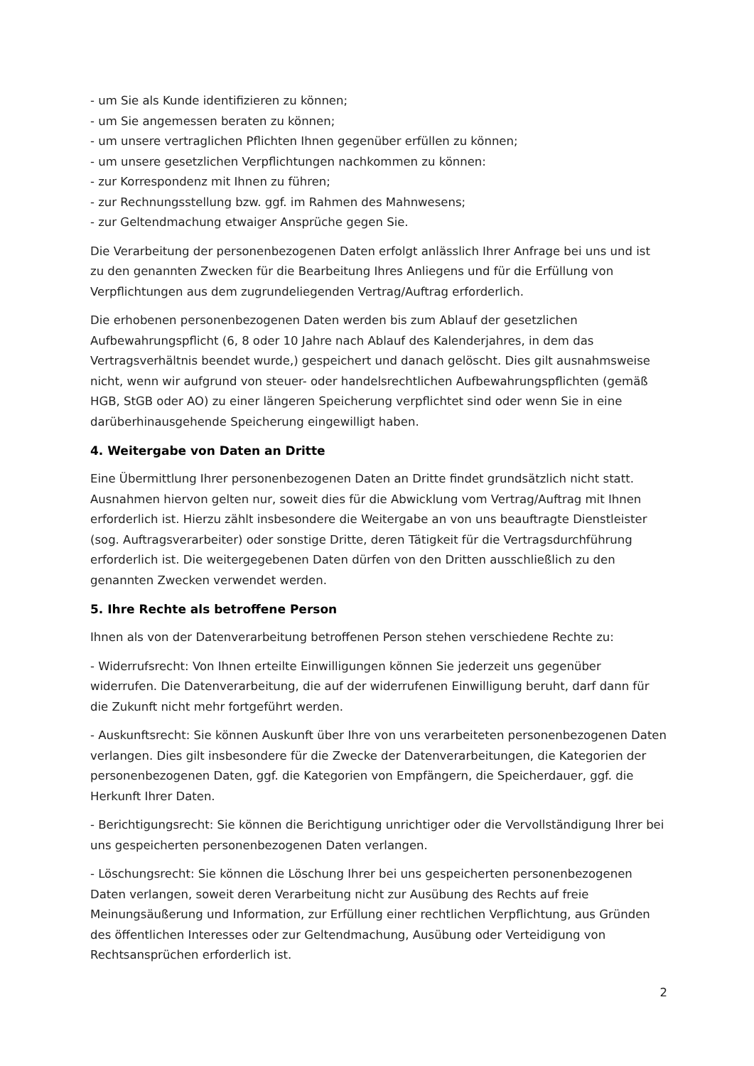- um Sie als Kunde identifizieren zu können;
- um Sie angemessen beraten zu können;
- um unsere vertraglichen Pflichten Ihnen gegenüber erfüllen zu können;
- um unsere gesetzlichen Verpflichtungen nachkommen zu können:
- zur Korrespondenz mit Ihnen zu führen;
- zur Rechnungsstellung bzw. ggf. im Rahmen des Mahnwesens;
- zur Geltendmachung etwaiger Ansprüche gegen Sie.
Die Verarbeitung der personenbezogenen Daten erfolgt anlässlich Ihrer Anfrage bei uns und ist zu den genannten Zwecken für die Bearbeitung Ihres Anliegens und für die Erfüllung von Verpflichtungen aus dem zugrundeliegenden Vertrag/Auftrag erforderlich.
Die erhobenen personenbezogenen Daten werden bis zum Ablauf der gesetzlichen Aufbewahrungspflicht (6, 8 oder 10 Jahre nach Ablauf des Kalenderjahres, in dem das Vertragsverhältnis beendet wurde,) gespeichert und danach gelöscht. Dies gilt ausnahmsweise nicht, wenn wir aufgrund von steuer- oder handelsrechtlichen Aufbewahrungspflichten (gemäß HGB, StGB oder AO) zu einer längeren Speicherung verpflichtet sind oder wenn Sie in eine darüberhinausgehende Speicherung eingewilligt haben.
4. Weitergabe von Daten an Dritte
Eine Übermittlung Ihrer personenbezogenen Daten an Dritte findet grundsätzlich nicht statt. Ausnahmen hiervon gelten nur, soweit dies für die Abwicklung vom Vertrag/Auftrag mit Ihnen erforderlich ist. Hierzu zählt insbesondere die Weitergabe an von uns beauftragte Dienstleister (sog. Auftragsverarbeiter) oder sonstige Dritte, deren Tätigkeit für die Vertragsdurchführung erforderlich ist. Die weitergegebenen Daten dürfen von den Dritten ausschließlich zu den genannten Zwecken verwendet werden.
5. Ihre Rechte als betroffene Person
Ihnen als von der Datenverarbeitung betroffenen Person stehen verschiedene Rechte zu:
- Widerrufsrecht: Von Ihnen erteilte Einwilligungen können Sie jederzeit uns gegenüber widerrufen. Die Datenverarbeitung, die auf der widerrufenen Einwilligung beruht, darf dann für die Zukunft nicht mehr fortgeführt werden.
- Auskunftsrecht: Sie können Auskunft über Ihre von uns verarbeiteten personenbezogenen Daten verlangen. Dies gilt insbesondere für die Zwecke der Datenverarbeitungen, die Kategorien der personenbezogenen Daten, ggf. die Kategorien von Empfängern, die Speicherdauer, ggf. die Herkunft Ihrer Daten.
- Berichtigungsrecht: Sie können die Berichtigung unrichtiger oder die Vervollständigung Ihrer bei uns gespeicherten personenbezogenen Daten verlangen.
- Löschungsrecht: Sie können die Löschung Ihrer bei uns gespeicherten personenbezogenen Daten verlangen, soweit deren Verarbeitung nicht zur Ausübung des Rechts auf freie Meinungsäußerung und Information, zur Erfüllung einer rechtlichen Verpflichtung, aus Gründen des öffentlichen Interesses oder zur Geltendmachung, Ausübung oder Verteidigung von Rechtsansprüchen erforderlich ist.
2